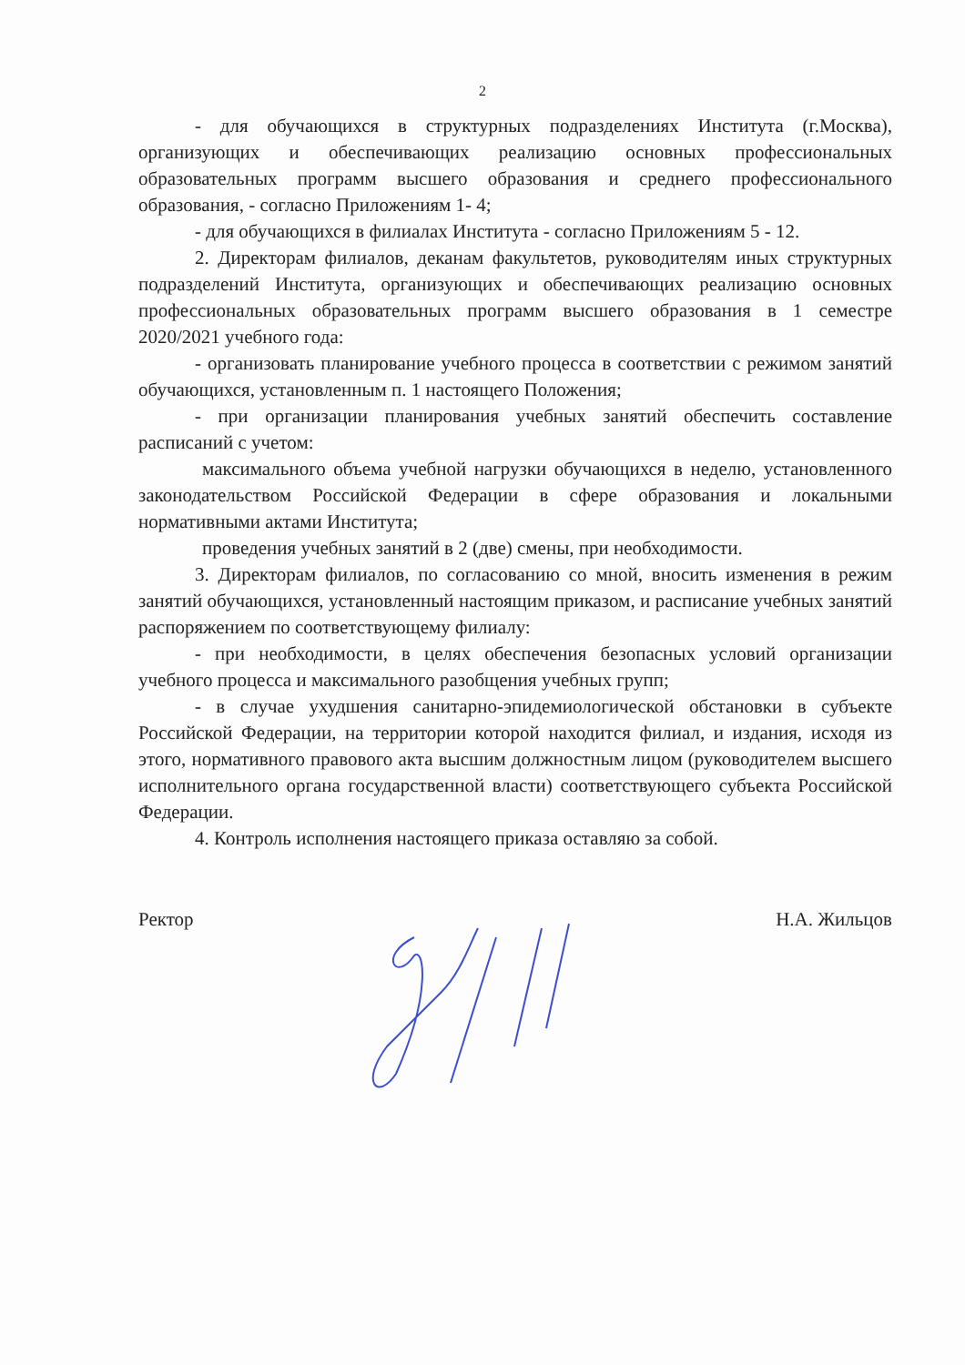2
- для обучающихся в структурных подразделениях Института (г.Москва), организующих и обеспечивающих реализацию основных профессиональных образовательных программ высшего образования и среднего профессионального образования, - согласно Приложениям 1- 4;
- для обучающихся в филиалах Института - согласно Приложениям 5 - 12.
2. Директорам филиалов, деканам факультетов, руководителям иных структурных подразделений Института, организующих и обеспечивающих реализацию основных профессиональных образовательных программ высшего образования в 1 семестре 2020/2021 учебного года:
- организовать планирование учебного процесса в соответствии с режимом занятий обучающихся, установленным п. 1 настоящего Положения;
- при организации планирования учебных занятий обеспечить составление расписаний с учетом:
максимального объема учебной нагрузки обучающихся в неделю, установленного законодательством Российской Федерации в сфере образования и локальными нормативными актами Института;
проведения учебных занятий в 2 (две) смены, при необходимости.
3. Директорам филиалов, по согласованию со мной, вносить изменения в режим занятий обучающихся, установленный настоящим приказом, и расписание учебных занятий распоряжением по соответствующему филиалу:
- при необходимости, в целях обеспечения безопасных условий организации учебного процесса и максимального разобщения учебных групп;
- в случае ухудшения санитарно-эпидемиологической обстановки в субъекте Российской Федерации, на территории которой находится филиал, и издания, исходя из этого, нормативного правового акта высшим должностным лицом (руководителем высшего исполнительного органа государственной власти) соответствующего субъекта Российской Федерации.
4. Контроль исполнения настоящего приказа оставляю за собой.
Ректор Н.А. Жильцов